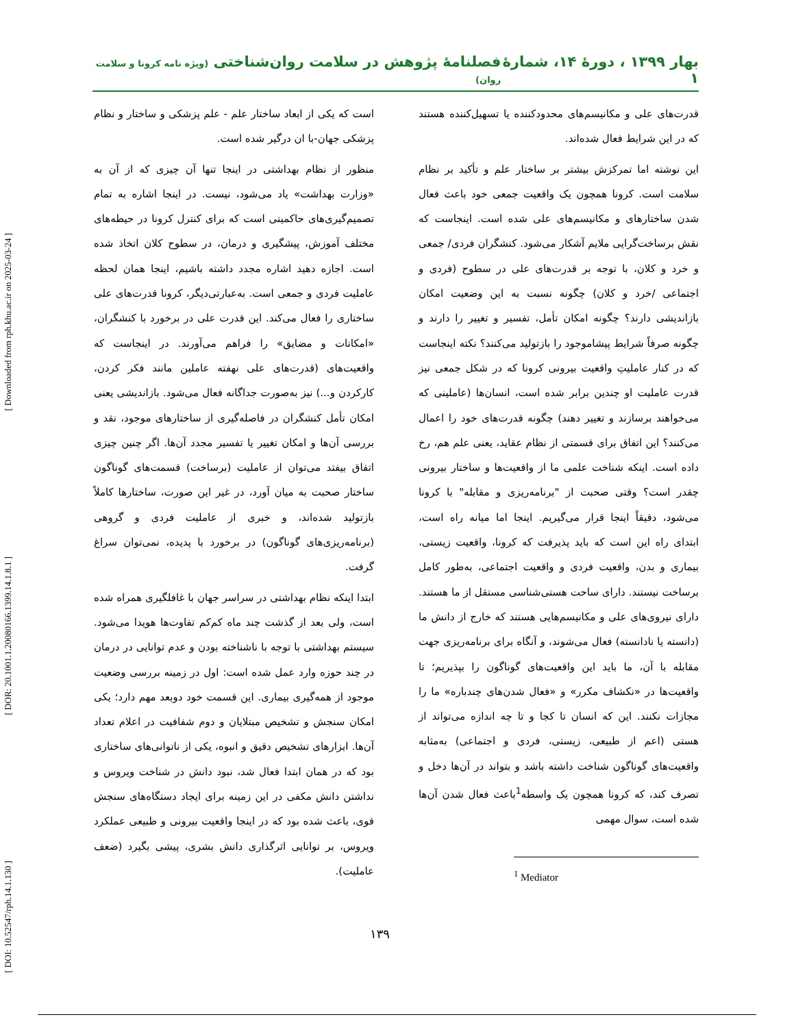[ Downloaded from rph.khu.ac.ir on 2025-03-24 ]
[ DOR: 20.1001.1.20080166.1399.14.1.8.1 ]
[ DOI: 10.52547/rph.14.1.130 ]
بهار ۱۳۹۹ ، دورۀ ۱۴، شمارۀ ۱ فصلنامۀ پژوهش در سلامت روان‌شناختی (ویژه نامه کرونا و سلامت روان)
قدرت‌های علی و مکانیسم‌های محدودکننده یا تسهیل‌کننده هستند که در این شرایط فعال شده‌اند.
این نوشته اما تمرکزش بیشتر بر ساختار علم و تأکید بر نظام سلامت است. کرونا همچون یک واقعیت جمعی خود باعث فعال شدن ساختارهای و مکانیسم‌های علی شده است. اینجاست که نقش برساخت‌گرایی ملایم آشکار می‌شود. کنشگران فردی/ جمعی و خرد و کلان، با توجه بر قدرت‌های علی در سطوح (فردی و اجتماعی /خرد و کلان) چگونه نسبت به این وضعیت امکان بازاندیشی دارند؟ چگونه امکان تأمل، تفسیر و تغییر را دارند و چگونه صرفاً شرایط پیشاموجود را بازتولید می‌کنند؟ نکته اینجاست که در کنار عاملیتِ واقعیت بیرونی کرونا که در شکل جمعی نیز قدرت عاملیت او چندین برابر شده است، انسان‌ها (عاملینی که می‌خواهند برسازند و تغییر دهند) چگونه قدرت‌های خود را اعمال می‌کنند؟ این اتفاق برای قسمتی از نظام عقاید، یعنی علم هم، رخ داده است. اینکه شناخت علمی ما از واقعیت‌ها و ساختار بیرونی چقدر است؟ وقتی صحبت از "برنامه‌ریزی و مقابله" با کرونا می‌شود، دقیقاً اینجا قرار می‌گیریم. اینجا اما میانه راه است، ابتدای راه این است که باید پذیرفت که کرونا، واقعیت زیستی، بیماری و بدن، واقعیت فردی و واقعیت اجتماعی، به‌طور کامل برساخت نیستند. دارای ساحت هستی‌شناسی مستقل از ما هستند. دارای نیروی‌های علی و مکانیسم‌هایی هستند که خارج از دانش ما (دانسته یا نادانسته) فعال می‌شوند، و آنگاه برای برنامه‌ریزی جهت مقابله با آن، ما باید این واقعیت‌های گوناگون را بپذیریم؛ تا واقعیت‌ها در «نکشاف مکرر» و «فعال شدن‌های چندباره» ما را مجازات نکنند. این که انسان تا کجا و تا چه اندازه می‌تواند از هستی (اعم از طبیعی، زیستی، فردی و اجتماعی) به‌مثابه واقعیت‌های گوناگون شناخت داشته باشد و بتواند در آن‌ها دخل و تصرف کند، که کرونا همچون یک واسطه<sup>1</sup>باعث فعال شدن آن‌ها شده است، سوال مهمی
<sup>1</sup> Mediator
است که یکی از ابعاد ساختار علم - علم پزشکی و ساختار و نظام پزشکی جهان-با ان درگیر شده است.
منظور از نظام بهداشتی در اینجا تنها آن چیزی که از آن به «وزارت بهداشت» یاد می‌شود، نیست. در اینجا اشاره به تمام تصمیم‌گیری‌های حاکمیتی است که برای کنترل کرونا در حیطه‌های مختلف آموزش، پیشگیری و درمان، در سطوح کلان اتخاذ شده است. اجازه دهید اشاره مجدد داشته باشیم، اینجا همان لحظه عاملیت فردی و جمعی است. به‌عبارتی‌دیگر، کرونا قدرت‌های علی ساختاری را فعال می‌کند. این قدرت علی در برخورد با کنشگران، «امکانات و مضایق» را فراهم می‌آورند. در اینجاست که واقعیت‌های (قدرت‌های علی نهفته عاملین مانند فکر کردن، کارکردن و...) نیز به‌صورت جداگانه فعال می‌شود. بازاندیشی یعنی امکان تأمل کنشگران در فاصله‌گیری از ساختارهای موجود، نقد و بررسی آن‌ها و امکان تغییر یا تفسیر مجدد آن‌ها. اگر چنین چیزی اتفاق بیفتد می‌توان از عاملیت (برساخت) قسمت‌های گوناگون ساختار صحبت به میان آورد، در غیر این صورت، ساختارها کاملاً بازتولید شده‌اند، و خبری از عاملیت فردی و گروهی (برنامه‌ریزی‌های گوناگون) در برخورد با پدیده، نمی‌توان سراغ گرفت.
ابتدا اینکه نظام بهداشتی در سراسر جهان با غافلگیری همراه شده است، ولی بعد از گذشت چند ماه کم‌کم تفاوت‌ها هویدا می‌شود. سیستم بهداشتی با توجه با ناشناخته بودن و عدم توانایی در درمان در چند حوزه وارد عمل شده است: اول در زمینه بررسی وضعیت موجود از همه‌گیری بیماری. این قسمت خود دوبعد مهم دارد؛ یکی امکان سنجش و تشخیص مبتلایان و دوم شفافیت در اعلام تعداد آن‌ها. ابزارهای تشخیص دقیق و انبوه، یکی از ناتوانی‌های ساختاری بود که در همان ابتدا فعال شد، نبود دانش در شناخت ویروس و نداشتن دانش مکفی در این زمینه برای ایجاد دستگاه‌های سنجش قوی، باعث شده بود که در اینجا واقعیت بیرونی و طبیعی عملکرد ویروس، بر توانایی اثرگذاری دانش بشری، پیشی بگیرد (ضعف عاملیت).
۱۳۹